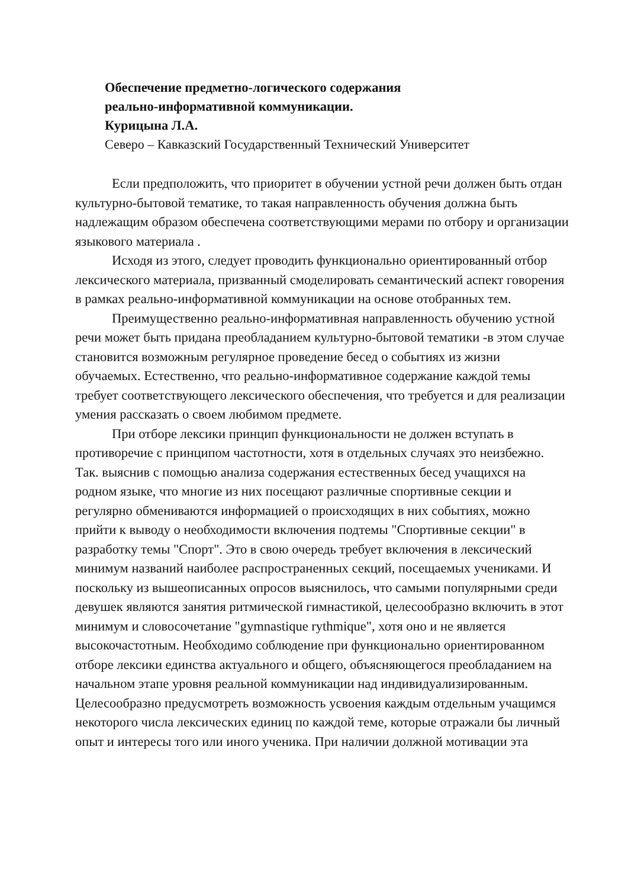Обеспечение предметно-логического содержания
реально-информативной коммуникации.
Курицына Л.А.
Северо – Кавказский Государственный Технический Университет
Если предположить, что приоритет в обучении устной речи должен быть отдан культурно-бытовой тематике, то такая направленность обучения должна быть надлежащим образом обеспечена соответствующими мерами по отбору и организации языкового материала .
Исходя из этого, следует проводить функционально ориентированный отбор лексического материала, призванный смоделировать семантический аспект говорения в рамках реально-информативной коммуникации на основе отобранных тем.
Преимущественно реально-информативная направленность обучению устной речи может быть придана преобладанием культурно-бытовой тематики -в этом случае становится возможным регулярное проведение бесед о событиях из жизни обучаемых. Естественно, что реально-информативное содержание каждой темы требует соответствующего лексического обеспечения, что требуется и для реализации умения рассказать о своем любимом предмете.
При отборе лексики принцип функциональности не должен вступать в противоречие с принципом частотности, хотя в отдельных случаях это неизбежно. Так. выяснив с помощью анализа содержания естественных бесед учащихся на родном языке, что многие из них посещают различные спортивные секции и регулярно обмениваются информацией о происходящих в них событиях, можно прийти к выводу о необходимости включения подтемы "Спортивные секции" в разработку темы "Спорт". Это в свою очередь требует включения в лексический минимум названий наиболее распространенных секций, посещаемых учениками. И поскольку из вышеописанных опросов выяснилось, что самыми популярными среди девушек являются занятия ритмической гимнастикой, целесообразно включить в этот минимум и словосочетание "gymnastique rythmique", хотя оно и не является высокочастотным. Необходимо соблюдение при функционально ориентированном отборе лексики единства актуального и общего, объясняющегося преобладанием на начальном этапе уровня реальной коммуникации над индивидуализированным. Целесообразно предусмотреть возможность усвоения каждым отдельным учащимся некоторого числа лексических единиц по каждой теме, которые отражали бы личный опыт и интересы того или иного ученика. При наличии должной мотивации эта